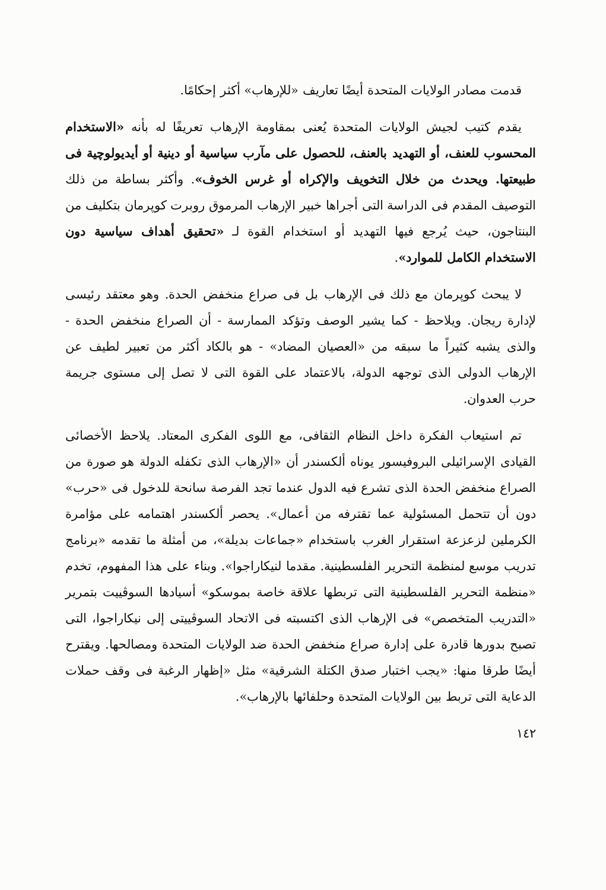قدمت مصادر الولايات المتحدة أيضًا تعاريف «للإرهاب» أكثر إحكامًا.
يقدم كتيب لجيش الولايات المتحدة يُعنى بمقاومة الإرهاب تعريفًا له بأنه «الاستخدام المحسوب للعنف، أو التهديد بالعنف، للحصول على مآرب سياسية أو دينية أو أيديولوچية فى طبيعتها. ويحدث من خلال التخويف والإكراه أو غرس الخوف». وأكثر بساطة من ذلك التوصيف المقدم فى الدراسة التى أجراها خبير الإرهاب المرموق روبرت كوپرمان بتكليف من البنتاجون، حيث يُرجع فيها التهديد أو استخدام القوة لـ «تحقيق أهداف سياسية دون الاستخدام الكامل للموارد».
لا يبحث كوپرمان مع ذلك فى الإرهاب بل فى صراع منخفض الحدة. وهو معتقد رئيسى لإدارة ريجان. ويلاحظ - كما يشير الوصف وتؤكد الممارسة - أن الصراع منخفض الحدة - والذى يشبه كثيراً ما سبقه من «العصيان المضاد» - هو بالكاد أكثر من تعبير لطيف عن الإرهاب الدولى الذى توجهه الدولة، بالاعتماد على القوة التى لا تصل إلى مستوى جريمة حرب العدوان.
تم استيعاب الفكرة داخل النظام الثقافى، مع اللوى الفكرى المعتاد. يلاحظ الأخصائى القيادى الإسرائيلى البروفيسور يوناه ألكسندر أن «الإرهاب الذى تكفله الدولة هو صورة من الصراع منخفض الحدة الذى تشرع فيه الدول عندما تجد الفرصة سانحة للدخول فى «حرب» دون أن تتحمل المسئولية عما تقترفه من أعمال». يحصر ألكسندر اهتمامه على مؤامرة الكرملين لزعزعة استقرار الغرب باستخدام «جماعات بديلة»، من أمثلة ما تقدمه «برنامج تدريب موسع لمنظمة التحرير الفلسطينية. مقدما لنيكاراجوا». وبناء على هذا المفهوم، تخدم «منظمة التحرير الفلسطينية التى تربطها علاقة خاصة بموسكو» أسيادها السوڤييت بتمرير «التدريب المتخصص» فى الإرهاب الذى اكتسبته فى الاتحاد السوڤييتى إلى نيكاراجوا، التى تصبح بدورها قادرة على إدارة صراع منخفض الحدة ضد الولايات المتحدة ومصالحها. ويقترح أيضًا طرقا منها: «يجب اختبار صدق الكتلة الشرقية» مثل «إظهار الرغبة فى وقف حملات الدعاية التى تربط بين الولايات المتحدة وحلفائها بالإرهاب».
١٤٢